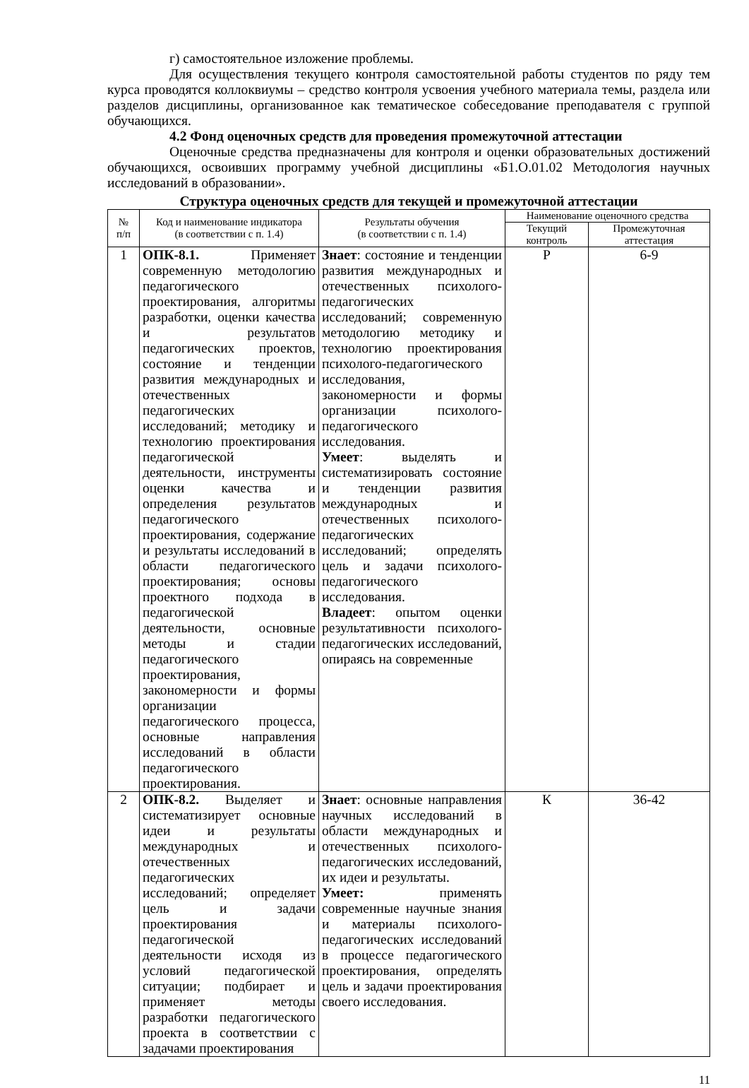г) самостоятельное изложение проблемы.
Для осуществления текущего контроля самостоятельной работы студентов по ряду тем курса проводятся коллоквиумы – средство контроля усвоения учебного материала темы, раздела или разделов дисциплины, организованное как тематическое собеседование преподавателя с группой обучающихся.
4.2 Фонд оценочных средств для проведения промежуточной аттестации
Оценочные средства предназначены для контроля и оценки образовательных достижений обучающихся, освоивших программу учебной дисциплины «Б1.О.01.02 Методология научных исследований в образовании».
Структура оценочных средств для текущей и промежуточной аттестации
| № п/п | Код и наименование индикатора (в соответствии с п. 1.4) | Результаты обучения (в соответствии с п. 1.4) | Наименование оценочного средства | |
| --- | --- | --- | --- | --- |
| | | | Текущий контроль | Промежуточная аттестация |
| 1 | ОПК-8.1. Применяет современную методологию педагогического проектирования, алгоритмы разработки, оценки качества и результатов педагогических проектов, состояние и тенденции развития международных и отечественных педагогических исследований; методику и технологию проектирования педагогической деятельности, инструменты оценки качества и определения результатов педагогического проектирования, содержание и результаты исследований в области педагогического проектирования; основы проектного подхода в педагогической деятельности, основные методы и стадии педагогического проектирования, закономерности и формы организации педагогического процесса, основные направления исследований в области педагогического проектирования. | Знает : состояние и тенденции развития международных и отечественных психолого-педагогических исследований; современную методологию методику и технологию проектирования психолого-педагогического исследования, закономерности и формы организации психолого-педагогического исследования. Умеет : выделять и систематизировать состояние и тенденции развития международных и отечественных психолого-педагогических исследований; определять цель и задачи психолого-педагогического исследования. Владеет : опытом оценки результативности психолого-педагогических исследований, опираясь на современные | Р | 6-9 |
| 2 | ОПК-8.2. Выделяет и систематизирует основные идеи и результаты международных и отечественных педагогических исследований; определяет цель и задачи проектирования педагогической деятельности исходя из условий педагогической ситуации; подбирает и применяет методы разработки педагогического проекта в соответствии с задачами проектирования | Знает : основные направления научных исследований в области международных и отечественных психолого-педагогических исследований, их идеи и результаты. Умеет: применять современные научные знания и материалы психолого-педагогических исследований в процессе педагогического проектирования, определять цель и задачи проектирования своего исследования. | К | 36-42 |
11